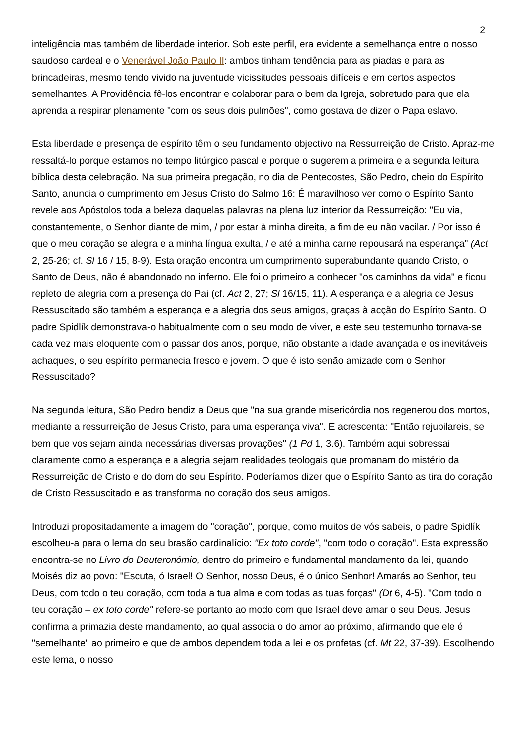2
inteligência mas também de liberdade interior. Sob este perfil, era evidente a semelhança entre o nosso saudoso cardeal e o Venerável João Paulo II: ambos tinham tendência para as piadas e para as brincadeiras, mesmo tendo vivido na juventude vicissitudes pessoais difíceis e em certos aspectos semelhantes. A Providência fê-los encontrar e colaborar para o bem da Igreja, sobretudo para que ela aprenda a respirar plenamente "com os seus dois pulmões", como gostava de dizer o Papa eslavo.
Esta liberdade e presença de espírito têm o seu fundamento objectivo na Ressurreição de Cristo. Apraz-me ressaltá-lo porque estamos no tempo litúrgico pascal e porque o sugerem a primeira e a segunda leitura bíblica desta celebração. Na sua primeira pregação, no dia de Pentecostes, São Pedro, cheio do Espírito Santo, anuncia o cumprimento em Jesus Cristo do Salmo 16: É maravilhoso ver como o Espírito Santo revele aos Apóstolos toda a beleza daquelas palavras na plena luz interior da Ressurreição: "Eu via, constantemente, o Senhor diante de mim, / por estar à minha direita, a fim de eu não vacilar. / Por isso é que o meu coração se alegra e a minha língua exulta, / e até a minha carne repousará na esperança" (Act 2, 25-26; cf. Sl 16 / 15, 8-9). Esta oração encontra um cumprimento superabundante quando Cristo, o Santo de Deus, não é abandonado no inferno. Ele foi o primeiro a conhecer "os caminhos da vida" e ficou repleto de alegria com a presença do Pai (cf. Act 2, 27; Sl 16/15, 11). A esperança e a alegria de Jesus Ressuscitado são também a esperança e a alegria dos seus amigos, graças à acção do Espírito Santo. O padre Spidlík demonstrava-o habitualmente com o seu modo de viver, e este seu testemunho tornava-se cada vez mais eloquente com o passar dos anos, porque, não obstante a idade avançada e os inevitáveis achaques, o seu espírito permanecia fresco e jovem. O que é isto senão amizade com o Senhor Ressuscitado?
Na segunda leitura, São Pedro bendiz a Deus que "na sua grande misericórdia nos regenerou dos mortos, mediante a ressurreição de Jesus Cristo, para uma esperança viva". E acrescenta: "Então rejubilareis, se bem que vos sejam ainda necessárias diversas provações" (1 Pd 1, 3.6). Também aqui sobressai claramente como a esperança e a alegria sejam realidades teologais que promanam do mistério da Ressurreição de Cristo e do dom do seu Espírito. Poderíamos dizer que o Espírito Santo as tira do coração de Cristo Ressuscitado e as transforma no coração dos seus amigos.
Introduzi propositadamente a imagem do "coração", porque, como muitos de vós sabeis, o padre Spidlík escolheu-a para o lema do seu brasão cardinalício: "Ex toto corde", "com todo o coração". Esta expressão encontra-se no Livro do Deuteronómio, dentro do primeiro e fundamental mandamento da lei, quando Moisés diz ao povo: "Escuta, ó Israel! O Senhor, nosso Deus, é o único Senhor! Amarás ao Senhor, teu Deus, com todo o teu coração, com toda a tua alma e com todas as tuas forças" (Dt 6, 4-5). "Com todo o teu coração – ex toto corde" refere-se portanto ao modo com que Israel deve amar o seu Deus. Jesus confirma a primazia deste mandamento, ao qual associa o do amor ao próximo, afirmando que ele é "semelhante" ao primeiro e que de ambos dependem toda a lei e os profetas (cf. Mt 22, 37-39). Escolhendo este lema, o nosso